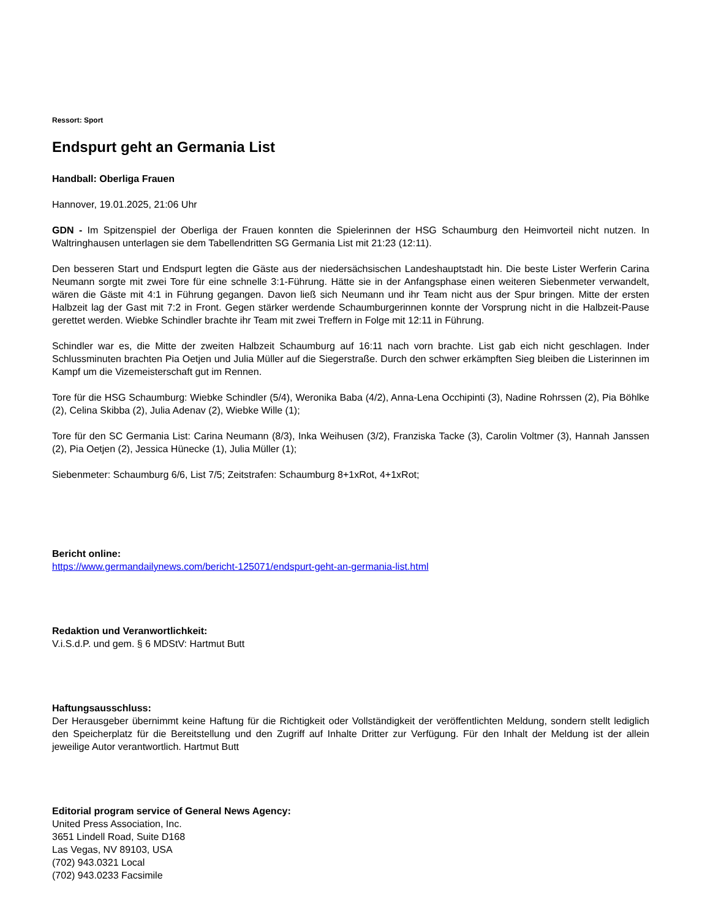Ressort: Sport
Endspurt geht an Germania List
Handball: Oberliga Frauen
Hannover, 19.01.2025, 21:06 Uhr
GDN - Im Spitzenspiel der Oberliga der Frauen konnten die Spielerinnen der HSG Schaumburg den Heimvorteil nicht nutzen. In Waltringhausen unterlagen sie dem Tabellendritten SG Germania List mit 21:23 (12:11).
Den besseren Start und Endspurt legten die Gäste aus der niedersächsischen Landeshauptstadt hin. Die beste Lister Werferin Carina Neumann sorgte mit zwei Tore für eine schnelle 3:1-Führung. Hätte sie in der Anfangsphase einen weiteren Siebenmeter verwandelt, wären die Gäste mit 4:1 in Führung gegangen. Davon ließ sich Neumann und ihr Team nicht aus der Spur bringen. Mitte der ersten Halbzeit lag der Gast mit 7:2 in Front. Gegen stärker werdende Schaumburgerinnen konnte der Vorsprung nicht in die Halbzeit-Pause gerettet werden. Wiebke Schindler brachte ihr Team mit zwei Treffern in Folge mit 12:11 in Führung.
Schindler war es, die Mitte der zweiten Halbzeit Schaumburg auf 16:11 nach vorn brachte. List gab eich nicht geschlagen. Inder Schlussminuten brachten Pia Oetjen und Julia Müller auf die Siegerstraße. Durch den schwer erkämpften Sieg bleiben die Listerinnen im Kampf um die Vizemeisterschaft gut im Rennen.
Tore für die HSG Schaumburg: Wiebke Schindler (5/4), Weronika Baba (4/2), Anna-Lena Occhipinti (3), Nadine Rohrssen (2), Pia Böhlke (2), Celina Skibba (2), Julia Adenav (2), Wiebke Wille (1);
Tore für den SC Germania List: Carina Neumann (8/3), Inka Weihusen (3/2), Franziska Tacke (3), Carolin Voltmer (3), Hannah Janssen (2), Pia Oetjen (2), Jessica Hünecke (1), Julia Müller (1);
Siebenmeter: Schaumburg 6/6, List 7/5; Zeitstrafen: Schaumburg 8+1xRot, 4+1xRot;
Bericht online:
https://www.germandailynews.com/bericht-125071/endspurt-geht-an-germania-list.html
Redaktion und Veranwortlichkeit:
V.i.S.d.P. und gem. § 6 MDStV: Hartmut Butt
Haftungsausschluss:
Der Herausgeber übernimmt keine Haftung für die Richtigkeit oder Vollständigkeit der veröffentlichten Meldung, sondern stellt lediglich den Speicherplatz für die Bereitstellung und den Zugriff auf Inhalte Dritter zur Verfügung. Für den Inhalt der Meldung ist der allein jeweilige Autor verantwortlich. Hartmut Butt
Editorial program service of General News Agency:
United Press Association, Inc.
3651 Lindell Road, Suite D168
Las Vegas, NV 89103, USA
(702) 943.0321 Local
(702) 943.0233 Facsimile